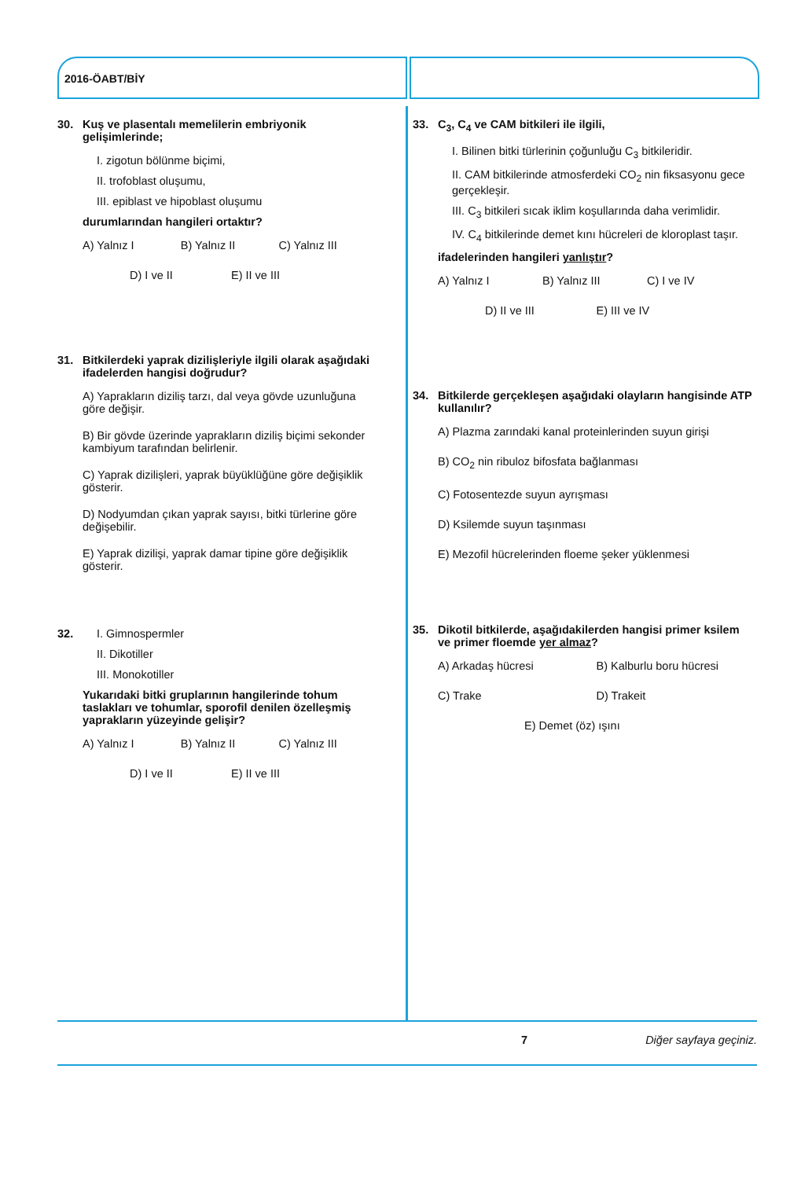2016-ÖABT/BİY
30. Kuş ve plasentalı memelilerin embriyonik gelişimlerinde;
I. zigotun bölünme biçimi,
II. trofoblast oluşumu,
III. epiblast ve hipoblast oluşumu
durumlarından hangileri ortaktır?
A) Yalnız I B) Yalnız II C) Yalnız III D) I ve II E) II ve III
31. Bitkilerdeki yaprak dizilişleriyle ilgili olarak aşağıdaki ifadelerden hangisi doğrudur?
A) Yaprakların diziliş tarzı, dal veya gövde uzunluğuna göre değişir.
B) Bir gövde üzerinde yaprakların diziliş biçimi sekonder kambiyum tarafından belirlenir.
C) Yaprak dizilişleri, yaprak büyüklüğüne göre değişiklik gösterir.
D) Nodyumdan çıkan yaprak sayısı, bitki türlerine göre değişebilir.
E) Yaprak dizilişi, yaprak damar tipine göre değişiklik gösterir.
32. I. Gimnospermler
II. Dikotiller
III. Monokotiller
Yukarıdaki bitki gruplarının hangilerinde tohum taslakları ve tohumlar, sporofil denilen özelleşmiş yaprakların yüzeyinde gelişir?
A) Yalnız I B) Yalnız II C) Yalnız III D) I ve II E) II ve III
33. C<sub>3</sub>, C<sub>4</sub> ve CAM bitkileri ile ilgili,
I. Bilinen bitki türlerinin çoğunluğu C<sub>3</sub> bitkileridir.
II. CAM bitkilerinde atmosferdeki CO<sub>2</sub> nin fiksasyonu gece gerçekleşir.
III. C<sub>3</sub> bitkileri sıcak iklim koşullarında daha verimlidir.
IV. C<sub>4</sub> bitkilerinde demet kını hücreleri de kloroplast taşır.
ifadelerinden hangileri yanlıştır?
A) Yalnız I B) Yalnız III C) I ve IV D) II ve III E) III ve IV
34. Bitkilerde gerçekleşen aşağıdaki olayların hangisinde ATP kullanılır?
A) Plazma zarındaki kanal proteinlerinden suyun girişi
B) CO<sub>2</sub> nin ribuloz bifosfata bağlanması
C) Fotosentezde suyun ayrışması
D) Ksilemde suyun taşınması
E) Mezofil hücrelerinden floeme şeker yüklenmesi
35. Dikotil bitkilerde, aşağıdakilerden hangisi primer ksilem ve primer floemde yer almaz?
A) Arkadaş hücresi B) Kalburlu boru hücresi C) Trake D) Trakeit E) Demet (öz) ışını
7 Diğer sayfaya geçiniz.